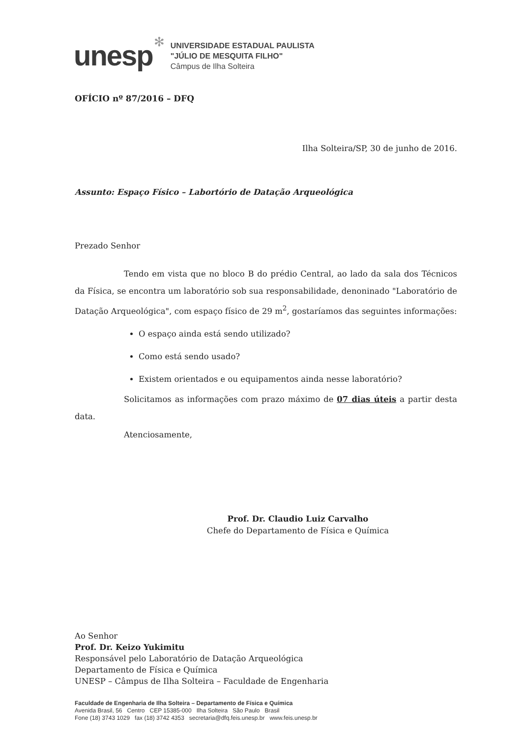unesp
✻
UNIVERSIDADE ESTADUAL PAULISTA
"JÚLIO DE MESQUITA FILHO"
Câmpus de Ilha Solteira
OFÍCIO nº 87/2016 – DFQ
Ilha Solteira/SP, 30 de junho de 2016.
Assunto: Espaço Físico – Labortório de Datação Arqueológica
Prezado Senhor
Tendo em vista que no bloco B do prédio Central, ao lado da sala dos Técnicos da Física, se encontra um laboratório sob sua responsabilidade, denoninado "Laboratório de Datação Arqueológica", com espaço físico de 29 m<sup>2</sup>, gostaríamos das seguintes informações:
O espaço ainda está sendo utilizado?
Como está sendo usado?
Existem orientados e ou equipamentos ainda nesse laboratório?
Solicitamos as informações com prazo máximo de 07 dias úteis a partir desta data.
Atenciosamente,
Prof. Dr. Claudio Luiz Carvalho
Chefe do Departamento de Física e Química
Ao Senhor
Prof. Dr. Keizo Yukimitu
Responsável pelo Laboratório de Datação Arqueológica
Departamento de Física e Química
UNESP – Câmpus de Ilha Solteira – Faculdade de Engenharia
Faculdade de Engenharia de Ilha Solteira – Departamento de Física e Química
Avenida Brasil, 56 Centro CEP 15385-000 Ilha Solteira São Paulo Brasil
Fone (18) 3743 1029 fax (18) 3742 4353 secretaria@dfq.feis.unesp.br www.feis.unesp.br